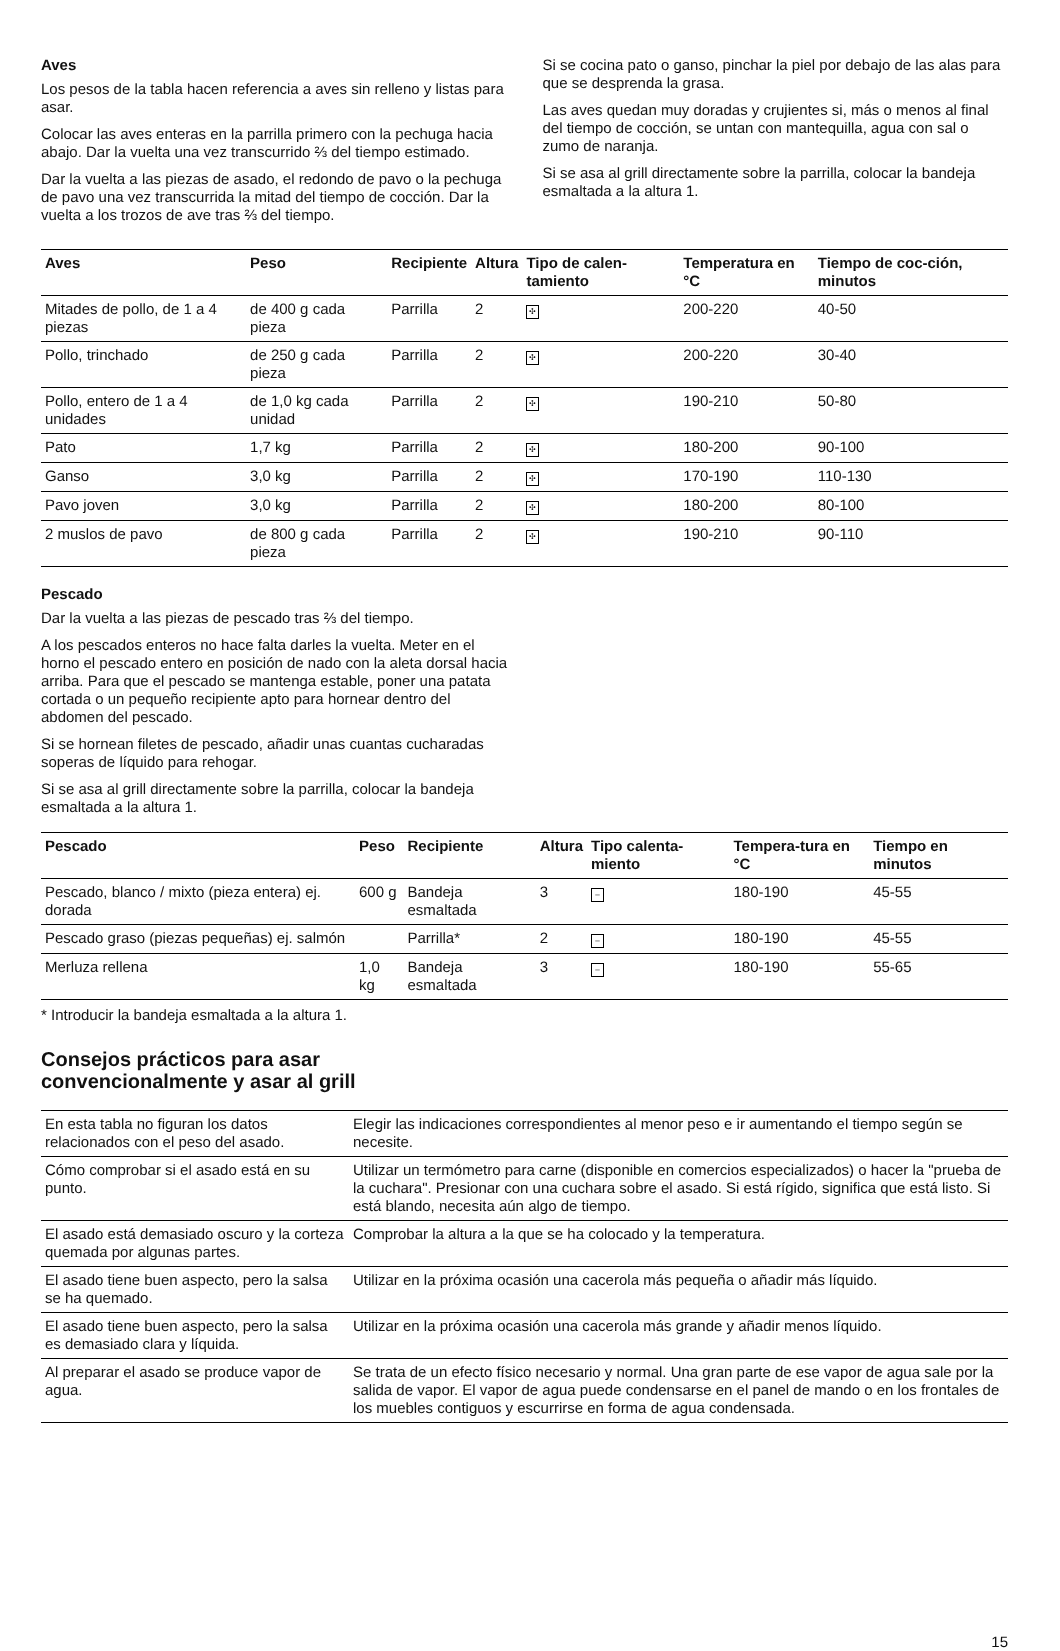Aves
Los pesos de la tabla hacen referencia a aves sin relleno y listas para asar.
Colocar las aves enteras en la parrilla primero con la pechuga hacia abajo. Dar la vuelta una vez transcurrido ⅔ del tiempo estimado.
Dar la vuelta a las piezas de asado, el redondo de pavo o la pechuga de pavo una vez transcurrida la mitad del tiempo de cocción. Dar la vuelta a los trozos de ave tras ⅔ del tiempo.
Si se cocina pato o ganso, pinchar la piel por debajo de las alas para que se desprenda la grasa.
Las aves quedan muy doradas y crujientes si, más o menos al final del tiempo de cocción, se untan con mantequilla, agua con sal o zumo de naranja.
Si se asa al grill directamente sobre la parrilla, colocar la bandeja esmaltada a la altura 1.
| Aves | Peso | Recipiente | Altura | Tipo de calen-tamiento | Temperatura en °C | Tiempo de coc-ción, minutos |
| --- | --- | --- | --- | --- | --- | --- |
| Mitades de pollo, de 1 a 4 piezas | de 400 g cada pieza | Parrilla | 2 | ✣ | 200-220 | 40-50 |
| Pollo, trinchado | de 250 g cada pieza | Parrilla | 2 | ✣ | 200-220 | 30-40 |
| Pollo, entero de 1 a 4 unidades | de 1,0 kg cada unidad | Parrilla | 2 | ✣ | 190-210 | 50-80 |
| Pato | 1,7 kg | Parrilla | 2 | ✣ | 180-200 | 90-100 |
| Ganso | 3,0 kg | Parrilla | 2 | ✣ | 170-190 | 110-130 |
| Pavo joven | 3,0 kg | Parrilla | 2 | ✣ | 180-200 | 80-100 |
| 2 muslos de pavo | de 800 g cada pieza | Parrilla | 2 | ✣ | 190-210 | 90-110 |
Pescado
Dar la vuelta a las piezas de pescado tras ⅔ del tiempo.
A los pescados enteros no hace falta darles la vuelta. Meter en el horno el pescado entero en posición de nado con la aleta dorsal hacia arriba. Para que el pescado se mantenga estable, poner una patata cortada o un pequeño recipiente apto para hornear dentro del abdomen del pescado.
Si se hornean filetes de pescado, añadir unas cuantas cucharadas soperas de líquido para rehogar.
Si se asa al grill directamente sobre la parrilla, colocar la bandeja esmaltada a la altura 1.
| Pescado | Peso | Recipiente | Altura | Tipo calenta-miento | Tempera-tura en °C | Tiempo en minutos |
| --- | --- | --- | --- | --- | --- | --- |
| Pescado, blanco / mixto (pieza entera) ej. dorada | 600 g | Bandeja esmaltada | 3 | – | 180-190 | 45-55 |
| Pescado graso (piezas pequeñas) ej. salmón | | Parrilla* | 2 | – | 180-190 | 45-55 |
| Merluza rellena | 1,0 kg | Bandeja esmaltada | 3 | – | 180-190 | 55-65 |
* Introducir la bandeja esmaltada a la altura 1.
Consejos prácticos para asar
convencionalmente y asar al grill
| En esta tabla no figuran los datos relacionados con el peso del asado. | Elegir las indicaciones correspondientes al menor peso e ir aumentando el tiempo según se necesite. |
| Cómo comprobar si el asado está en su punto. | Utilizar un termómetro para carne (disponible en comercios especializados) o hacer la "prueba de la cuchara". Presionar con una cuchara sobre el asado. Si está rígido, significa que está listo. Si está blando, necesita aún algo de tiempo. |
| El asado está demasiado oscuro y la corteza quemada por algunas partes. | Comprobar la altura a la que se ha colocado y la temperatura. |
| El asado tiene buen aspecto, pero la salsa se ha quemado. | Utilizar en la próxima ocasión una cacerola más pequeña o añadir más líquido. |
| El asado tiene buen aspecto, pero la salsa es demasiado clara y líquida. | Utilizar en la próxima ocasión una cacerola más grande y añadir menos líquido. |
| Al preparar el asado se produce vapor de agua. | Se trata de un efecto físico necesario y normal. Una gran parte de ese vapor de agua sale por la salida de vapor. El vapor de agua puede condensarse en el panel de mando o en los frontales de los muebles contiguos y escurrirse en forma de agua condensada. |
15